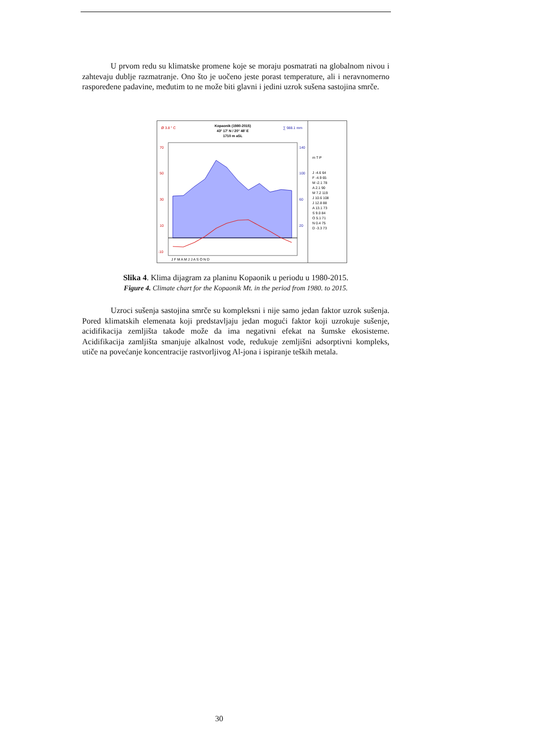U prvom redu su klimatske promene koje se moraju posmatrati na globalnom nivou i zahtevaju dublje razmatranje. Ono što je uočeno jeste porast temperature, ali i neravnomerno raspoređene padavine, međutim to ne može biti glavni i jedini uzrok sušena sastojina smrče.
Ø 3.8 ° C
Kopaonik (1980-2015)
43° 17' N / 20° 48' E
1710 m aSL
∑ 988.1 mm
70
50
30
10
-10
140
100
60
20
J F M A M J J A S O N D
m T P
J -4.6 64
F -4.9 65
M -2.1 78
A 2.1 90
M 7.2 119
J 10.6 108
J 12.8 88
A 13.1 73
S 9.0 84
O 5.1 71
N 0.4 75
D -3.3 73
Slika 4. Klima dijagram za planinu Kopaonik u periodu u 1980-2015.
Figure 4. Climate chart for the Kopaonik Mt. in the period from 1980. to 2015.
Uzroci sušenja sastojina smrče su kompleksni i nije samo jedan faktor uzrok sušenja. Pored klimatskih elemenata koji predstavljaju jedan mogući faktor koji uzrokuje sušenje, acidifikacija zemljišta takođe može da ima negativni efekat na šumske ekosisteme. Acidifikacija zamljišta smanjuje alkalnost vode, redukuje zemljišni adsorptivni kompleks, utiče na povećanje koncentracije rastvorljivog Al-jona i ispiranje teških metala.
30